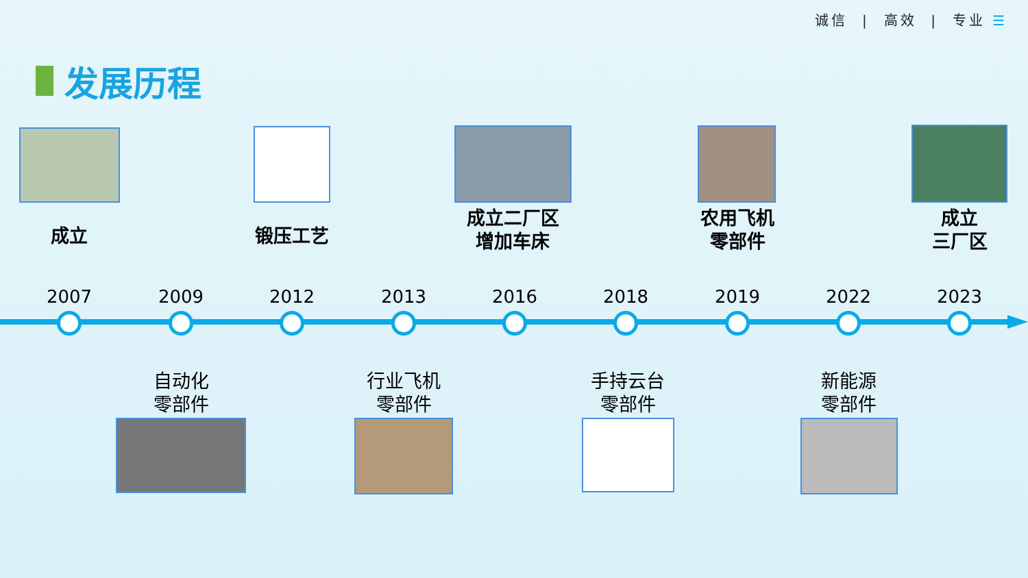诚信 | 高效 | 专业 ☰
发展历程
成立 锻压工艺
成立二厂区
增加车床
农用飞机
零部件
成立
三厂区
2007 2009 2012 2013 2016 2018 2019 2022 2023
自动化
零部件
行业飞机
零部件
手持云台
零部件
新能源
零部件